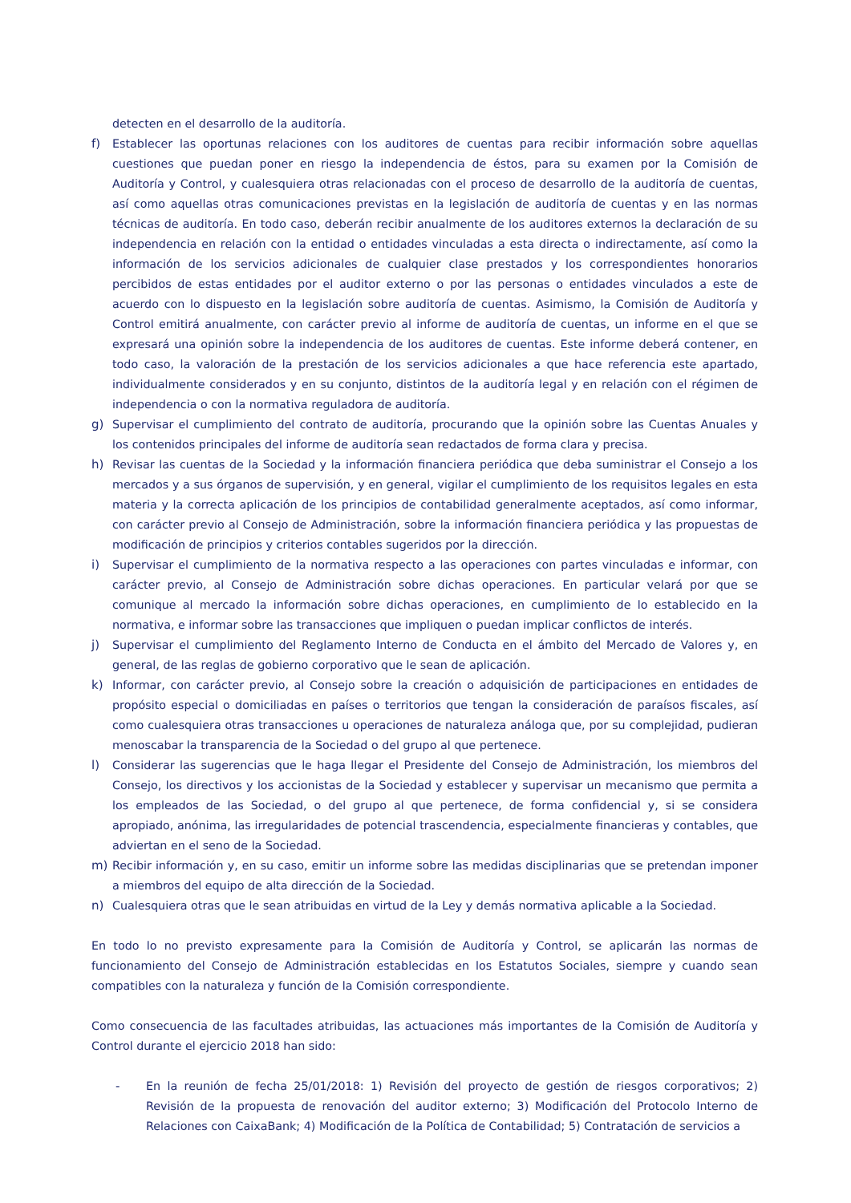detecten en el desarrollo de la auditoría.
f) Establecer las oportunas relaciones con los auditores de cuentas para recibir información sobre aquellas cuestiones que puedan poner en riesgo la independencia de éstos, para su examen por la Comisión de Auditoría y Control, y cualesquiera otras relacionadas con el proceso de desarrollo de la auditoría de cuentas, así como aquellas otras comunicaciones previstas en la legislación de auditoría de cuentas y en las normas técnicas de auditoría. En todo caso, deberán recibir anualmente de los auditores externos la declaración de su independencia en relación con la entidad o entidades vinculadas a esta directa o indirectamente, así como la información de los servicios adicionales de cualquier clase prestados y los correspondientes honorarios percibidos de estas entidades por el auditor externo o por las personas o entidades vinculados a este de acuerdo con lo dispuesto en la legislación sobre auditoría de cuentas. Asimismo, la Comisión de Auditoría y Control emitirá anualmente, con carácter previo al informe de auditoría de cuentas, un informe en el que se expresará una opinión sobre la independencia de los auditores de cuentas. Este informe deberá contener, en todo caso, la valoración de la prestación de los servicios adicionales a que hace referencia este apartado, individualmente considerados y en su conjunto, distintos de la auditoría legal y en relación con el régimen de independencia o con la normativa reguladora de auditoría.
g) Supervisar el cumplimiento del contrato de auditoría, procurando que la opinión sobre las Cuentas Anuales y los contenidos principales del informe de auditoría sean redactados de forma clara y precisa.
h) Revisar las cuentas de la Sociedad y la información financiera periódica que deba suministrar el Consejo a los mercados y a sus órganos de supervisión, y en general, vigilar el cumplimiento de los requisitos legales en esta materia y la correcta aplicación de los principios de contabilidad generalmente aceptados, así como informar, con carácter previo al Consejo de Administración, sobre la información financiera periódica y las propuestas de modificación de principios y criterios contables sugeridos por la dirección.
i) Supervisar el cumplimiento de la normativa respecto a las operaciones con partes vinculadas e informar, con carácter previo, al Consejo de Administración sobre dichas operaciones. En particular velará por que se comunique al mercado la información sobre dichas operaciones, en cumplimiento de lo establecido en la normativa, e informar sobre las transacciones que impliquen o puedan implicar conflictos de interés.
j) Supervisar el cumplimiento del Reglamento Interno de Conducta en el ámbito del Mercado de Valores y, en general, de las reglas de gobierno corporativo que le sean de aplicación.
k) Informar, con carácter previo, al Consejo sobre la creación o adquisición de participaciones en entidades de propósito especial o domiciliadas en países o territorios que tengan la consideración de paraísos fiscales, así como cualesquiera otras transacciones u operaciones de naturaleza análoga que, por su complejidad, pudieran menoscabar la transparencia de la Sociedad o del grupo al que pertenece.
l) Considerar las sugerencias que le haga llegar el Presidente del Consejo de Administración, los miembros del Consejo, los directivos y los accionistas de la Sociedad y establecer y supervisar un mecanismo que permita a los empleados de las Sociedad, o del grupo al que pertenece, de forma confidencial y, si se considera apropiado, anónima, las irregularidades de potencial trascendencia, especialmente financieras y contables, que adviertan en el seno de la Sociedad.
m) Recibir información y, en su caso, emitir un informe sobre las medidas disciplinarias que se pretendan imponer a miembros del equipo de alta dirección de la Sociedad.
n) Cualesquiera otras que le sean atribuidas en virtud de la Ley y demás normativa aplicable a la Sociedad.
En todo lo no previsto expresamente para la Comisión de Auditoría y Control, se aplicarán las normas de funcionamiento del Consejo de Administración establecidas en los Estatutos Sociales, siempre y cuando sean compatibles con la naturaleza y función de la Comisión correspondiente.
Como consecuencia de las facultades atribuidas, las actuaciones más importantes de la Comisión de Auditoría y Control durante el ejercicio 2018 han sido:
- En la reunión de fecha 25/01/2018: 1) Revisión del proyecto de gestión de riesgos corporativos; 2) Revisión de la propuesta de renovación del auditor externo; 3) Modificación del Protocolo Interno de Relaciones con CaixaBank; 4) Modificación de la Política de Contabilidad; 5) Contratación de servicios a